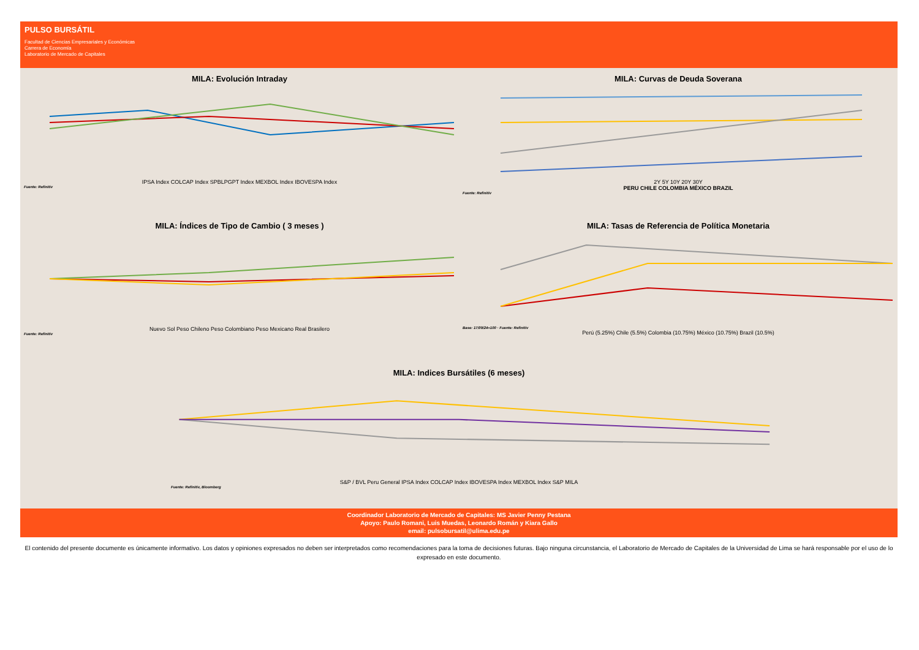PULSO BURSÁTIL
Facultad de Ciencias Empresariales y Económicas
Carrera de Economía
Laboratorio de Mercado de Capitales
MILA: Evolución Intraday
IPSA Index COLCAP Index SPBLPGPT Index MEXBOL Index IBOVESPA Index
Fuente: Refinitiv
MILA: Curvas de Deuda Soverana
2Y 5Y 10Y 20Y 30Y
PERU CHILE COLOMBIA MÉXICO BRAZIL
Fuente: Refinitiv
MILA: Índices de Tipo de Cambio ( 3 meses )
Nuevo Sol Peso Chileno Peso Colombiano Peso Mexicano Real Brasilero
Fuente: Refinitiv
MILA: Tasas de Referencia de Política Monetaria
Base: 17/09/24=100 · Fuente: Refinitiv
Perú (5.25%) Chile (5.5%) Colombia (10.75%) México (10.75%) Brazil (10.5%)
MILA: Indices Bursátiles (6 meses)
S&P / BVL Peru General IPSA Index COLCAP Index IBOVESPA Index MEXBOL Index S&P MILA
Fuente: Refinitiv, Bloomberg
Coordinador Laboratorio de Mercado de Capitales: MS Javier Penny Pestana
Apoyo: Paulo Romani, Luis Muedas, Leonardo Román y Kiara Gallo
email: pulsobursatil@ulima.edu.pe
El contenido del presente documente es únicamente informativo. Los datos y opiniones expresados no deben ser interpretados como recomendaciones para la toma de decisiones futuras. Bajo ninguna circunstancia, el Laboratorio de Mercado de Capitales de la Universidad de Lima se hará responsable por el uso de lo expresado en este documento.